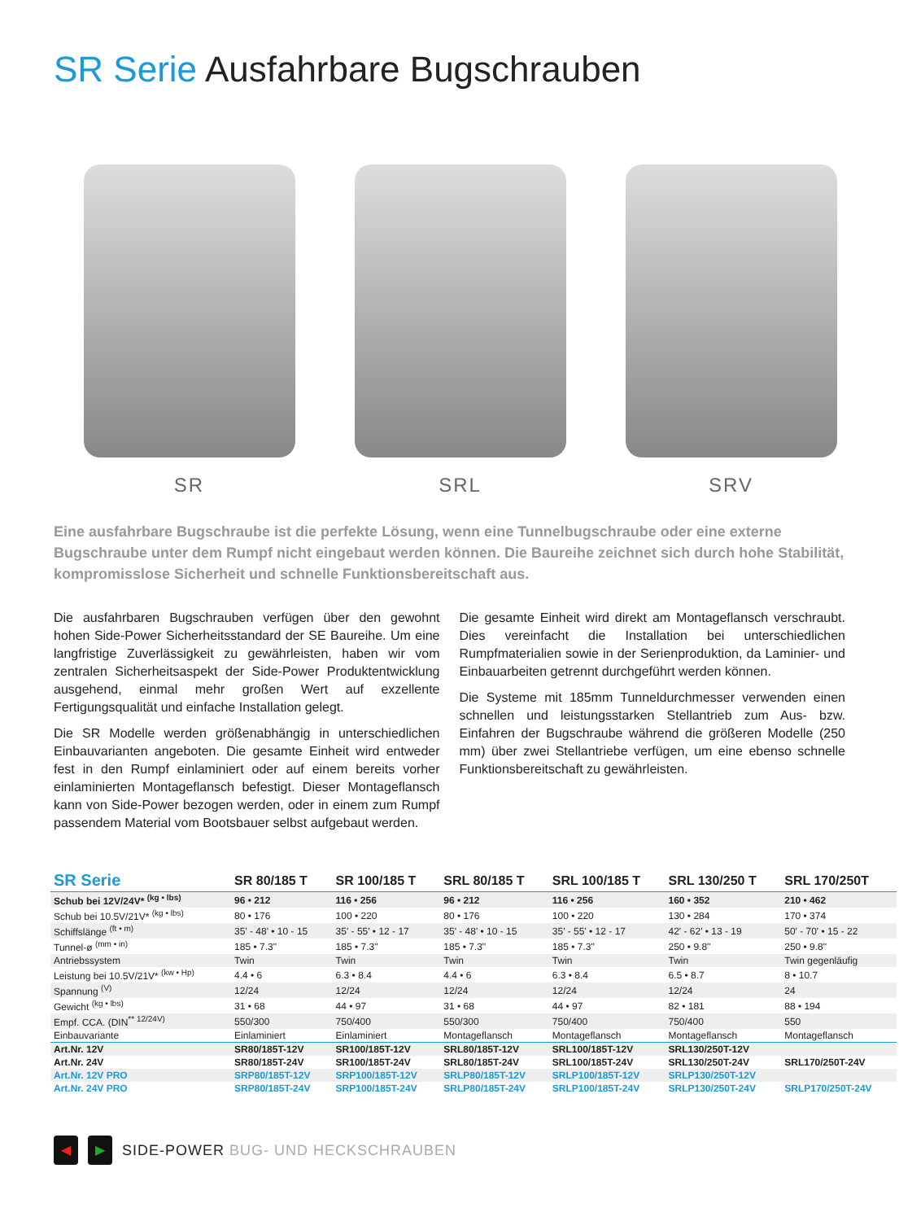SR Serie Ausfahrbare Bugschrauben
SR
SRL
SRV
Eine ausfahrbare Bugschraube ist die perfekte Lösung, wenn eine Tunnelbugschraube oder eine externe Bugschraube unter dem Rumpf nicht eingebaut werden können. Die Baureihe zeichnet sich durch hohe Stabilität, kompromisslose Sicherheit und schnelle Funktionsbereitschaft aus.
Die ausfahrbaren Bugschrauben verfügen über den gewohnt hohen Side-Power Sicherheitsstandard der SE Baureihe. Um eine langfristige Zuverlässigkeit zu gewährleisten, haben wir vom zentralen Sicherheitsaspekt der Side-Power Produktentwicklung ausgehend, einmal mehr großen Wert auf exzellente Fertigungsqualität und einfache Installation gelegt.
Die SR Modelle werden größenabhängig in unterschiedlichen Einbauvarianten angeboten. Die gesamte Einheit wird entweder fest in den Rumpf einlaminiert oder auf einem bereits vorher einlaminierten Montageflansch befestigt. Dieser Montageflansch kann von Side-Power bezogen werden, oder in einem zum Rumpf passendem Material vom Bootsbauer selbst aufgebaut werden.
Die gesamte Einheit wird direkt am Montageflansch verschraubt. Dies vereinfacht die Installation bei unterschiedlichen Rumpfmaterialien sowie in der Serienproduktion, da Laminier- und Einbauarbeiten getrennt durchgeführt werden können.
Die Systeme mit 185mm Tunneldurchmesser verwenden einen schnellen und leistungsstarken Stellantrieb zum Aus- bzw. Einfahren der Bugschraube während die größeren Modelle (250 mm) über zwei Stellantriebe verfügen, um eine ebenso schnelle Funktionsbereitschaft zu gewährleisten.
| SR Serie | SR 80/185 T | SR 100/185 T | SRL 80/185 T | SRL 100/185 T | SRL 130/250 T | SRL 170/250T |
| --- | --- | --- | --- | --- | --- | --- |
| Schub bei 12V/24V* <sup>(kg • lbs)</sup> | 96 • 212 | 116 • 256 | 96 • 212 | 116 • 256 | 160 • 352 | 210 • 462 |
| Schub bei 10.5V/21V* <sup>(kg • lbs)</sup> | 80 • 176 | 100 • 220 | 80 • 176 | 100 • 220 | 130 • 284 | 170 • 374 |
| Schiffslänge <sup>(ft • m)</sup> | 35' - 48' • 10 - 15 | 35' - 55' • 12 - 17 | 35' - 48' • 10 - 15 | 35' - 55' • 12 - 17 | 42' - 62' • 13 - 19 | 50' - 70' • 15 - 22 |
| Tunnel-ø <sup>(mm • in)</sup> | 185 • 7.3" | 185 • 7.3" | 185 • 7.3" | 185 • 7.3" | 250 • 9.8" | 250 • 9.8" |
| Antriebssystem | Twin | Twin | Twin | Twin | Twin | Twin gegenläufig |
| Leistung bei 10.5V/21V* <sup>(kw • Hp)</sup> | 4.4 • 6 | 6.3 • 8.4 | 4.4 • 6 | 6.3 • 8.4 | 6.5 • 8.7 | 8 • 10.7 |
| Spannung <sup>(V)</sup> | 12/24 | 12/24 | 12/24 | 12/24 | 12/24 | 24 |
| Gewicht <sup>(kg • lbs)</sup> | 31 • 68 | 44 • 97 | 31 • 68 | 44 • 97 | 82 • 181 | 88 • 194 |
| Empf. CCA. (DIN<sup>** 12/24V)</sup> | 550/300 | 750/400 | 550/300 | 750/400 | 750/400 | 550 |
| Einbauvariante | Einlaminiert | Einlaminiert | Montageflansch | Montageflansch | Montageflansch | Montageflansch |
| Art.Nr. 12V | SR80/185T-12V | SR100/185T-12V | SRL80/185T-12V | SRL100/185T-12V | SRL130/250T-12V | |
| Art.Nr. 24V | SR80/185T-24V | SR100/185T-24V | SRL80/185T-24V | SRL100/185T-24V | SRL130/250T-24V | SRL170/250T-24V |
| Art.Nr. 12V PRO | SRP80/185T-12V | SRP100/185T-12V | SRLP80/185T-12V | SRLP100/185T-12V | SRLP130/250T-12V | |
| Art.Nr. 24V PRO | SRP80/185T-24V | SRP100/185T-24V | SRLP80/185T-24V | SRLP100/185T-24V | SRLP130/250T-24V | SRLP170/250T-24V |
◀ ▶
SIDE-POWER BUG- UND HECKSCHRAUBEN